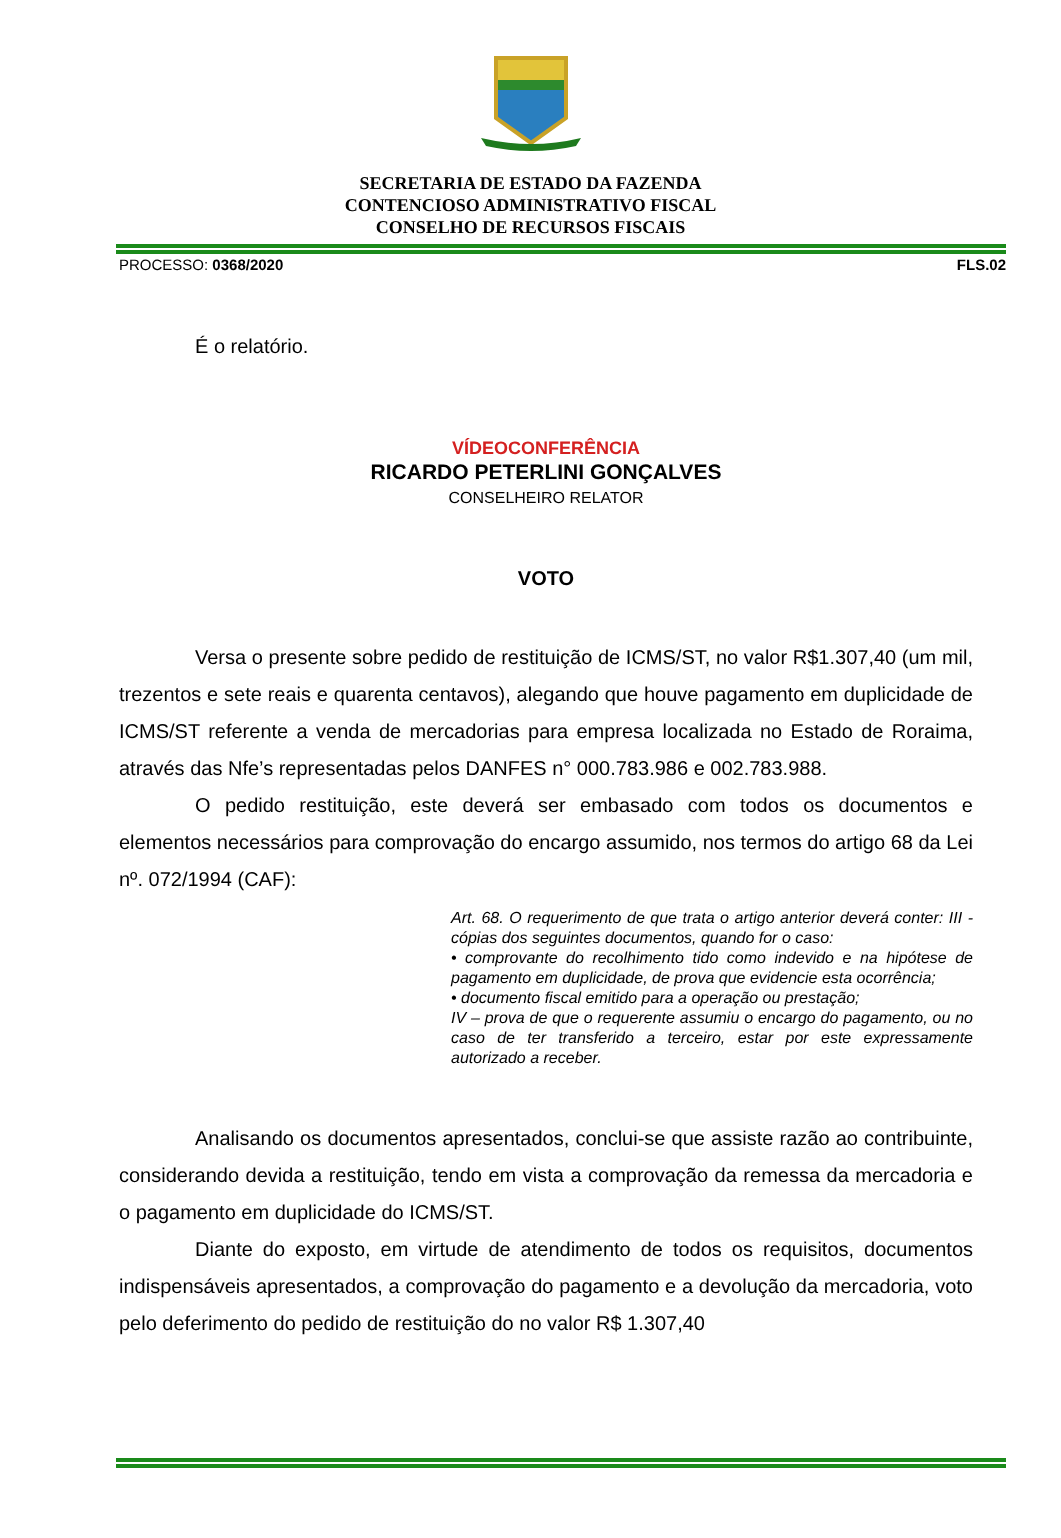SECRETARIA DE ESTADO DA FAZENDA
CONTENCIOSO ADMINISTRATIVO FISCAL
CONSELHO DE RECURSOS FISCAIS
PROCESSO: 0368/2020 FLS.02
É o relatório.
VÍDEOCONFERÊNCIA
RICARDO PETERLINI GONÇALVES
CONSELHEIRO RELATOR
VOTO
Versa o presente sobre pedido de restituição de ICMS/ST, no valor R$1.307,40 (um mil, trezentos e sete reais e quarenta centavos), alegando que houve pagamento em duplicidade de ICMS/ST referente a venda de mercadorias para empresa localizada no Estado de Roraima, através das Nfe’s representadas pelos DANFES n° 000.783.986 e 002.783.988.
O pedido restituição, este deverá ser embasado com todos os documentos e elementos necessários para comprovação do encargo assumido, nos termos do artigo 68 da Lei nº. 072/1994 (CAF):
Art. 68. O requerimento de que trata o artigo anterior deverá conter: III - cópias dos seguintes documentos, quando for o caso:
• comprovante do recolhimento tido como indevido e na hipótese de pagamento em duplicidade, de prova que evidencie esta ocorrência;
• documento fiscal emitido para a operação ou prestação;
IV – prova de que o requerente assumiu o encargo do pagamento, ou no caso de ter transferido a terceiro, estar por este expressamente autorizado a receber.
Analisando os documentos apresentados, conclui-se que assiste razão ao contribuinte, considerando devida a restituição, tendo em vista a comprovação da remessa da mercadoria e o pagamento em duplicidade do ICMS/ST.
Diante do exposto, em virtude de atendimento de todos os requisitos, documentos indispensáveis apresentados, a comprovação do pagamento e a devolução da mercadoria, voto pelo deferimento do pedido de restituição do no valor R$ 1.307,40